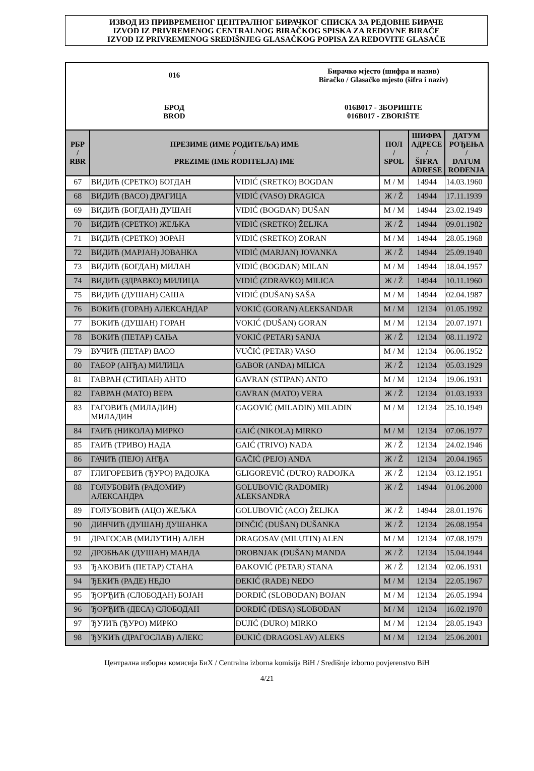ИЗВОД ИЗ ПРИВРЕМЕНОГ ЦЕНТРАЛНОГ БИРАЧКОГ СПИСКА ЗА РЕДОВНЕ БИРАЧЕ
IZVOD IZ PRIVREMENOG CENTRALNOG BIRAČKOG SPISKA ZA REDOVNE BIRAČE
IZVOD IZ PRIVREMENOG SREDIŠNJEG GLASAČKOG POPISA ZA REDOVITE GLASAČE
016
Бирачко мјесто (шифра и назив)
Biračko / Glasačko mjesto (šifra i naziv)
БРОД
BROD
016B017 - ЗБОРИШТЕ
016B017 - ZBORIŠTE
| РБР / RBR | ПРЕЗИМЕ (ИМЕ РОДИТЕЉА) ИМЕ / PREZIME (IME RODITELJA) IME | | ПОЛ / SPOL | ШИФРА АДРЕСЕ / ŠIFRA ADRESE | ДАТУМ РОЂЕЊА / DATUM ROĐENJA |
| --- | --- | --- | --- | --- | --- |
| 67 | ВИДИЋ (СРЕТКО) БОГДАН | VIDIĆ (SRETKO) BOGDAN | М / M | 14944 | 14.03.1960 |
| 68 | ВИДИЋ (ВАСО) ДРАГИЦА | VIDIĆ (VASO) DRAGICA | Ж / Ž | 14944 | 17.11.1939 |
| 69 | ВИДИЋ (БОГДАН) ДУШАН | VIDIĆ (BOGDAN) DUŠAN | М / M | 14944 | 23.02.1949 |
| 70 | ВИДИЋ (СРЕТКО) ЖЕЉКА | VIDIĆ (SRETKO) ŽELJKA | Ж / Ž | 14944 | 09.01.1982 |
| 71 | ВИДИЋ (СРЕТКО) ЗОРАН | VIDIĆ (SRETKO) ZORAN | М / M | 14944 | 28.05.1968 |
| 72 | ВИДИЋ (МАРЈАН) ЈОВАНКА | VIDIĆ (MARJAN) JOVANKA | Ж / Ž | 14944 | 25.09.1940 |
| 73 | ВИДИЋ (БОГДАН) МИЛАН | VIDIĆ (BOGDAN) MILAN | М / M | 14944 | 18.04.1957 |
| 74 | ВИДИЋ (ЗДРАВКО) МИЛИЦА | VIDIĆ (ZDRAVKO) MILICA | Ж / Ž | 14944 | 10.11.1960 |
| 75 | ВИДИЋ (ДУШАН) САША | VIDIĆ (DUŠAN) SAŠA | М / M | 14944 | 02.04.1987 |
| 76 | ВОКИЋ (ГОРАН) АЛЕКСАНДАР | VOKIĆ (GORAN) ALEKSANDAR | М / M | 12134 | 01.05.1992 |
| 77 | ВОКИЋ (ДУШАН) ГОРАН | VOKIĆ (DUŠAN) GORAN | М / M | 12134 | 20.07.1971 |
| 78 | ВОКИЋ (ПЕТАР) САЊА | VOKIĆ (PETAR) SANJA | Ж / Ž | 12134 | 08.11.1972 |
| 79 | ВУЧИЋ (ПЕТАР) ВАСО | VUČIĆ (PETAR) VASO | М / M | 12134 | 06.06.1952 |
| 80 | ГАБОР (АНЂА) МИЛИЦА | GABOR (ANĐA) MILICA | Ж / Ž | 12134 | 05.03.1929 |
| 81 | ГАВРАН (СТИПАН) АНТО | GAVRAN (STIPAN) ANTO | М / M | 12134 | 19.06.1931 |
| 82 | ГАВРАН (МАТО) ВЕРА | GAVRAN (MATO) VERA | Ж / Ž | 12134 | 01.03.1933 |
| 83 | ГАГОВИЋ (МИЛАДИН) МИЛАДИН | GAGOVIĆ (MILADIN) MILADIN | М / M | 12134 | 25.10.1949 |
| 84 | ГАИЋ (НИКОЛА) МИРКО | GAIĆ (NIKOLA) MIRKO | М / M | 12134 | 07.06.1977 |
| 85 | ГАИЋ (ТРИВО) НАДА | GAIĆ (TRIVO) NADA | Ж / Ž | 12134 | 24.02.1946 |
| 86 | ГАЧИЋ (ПЕЈО) АНЂА | GAČIĆ (PEJO) ANĐA | Ж / Ž | 12134 | 20.04.1965 |
| 87 | ГЛИГОРЕВИЋ (ЂУРО) РАДОЈКА | GLIGOREVIĆ (ĐURO) RADOJKA | Ж / Ž | 12134 | 03.12.1951 |
| 88 | ГОЛУБОВИЋ (РАДОМИР) АЛЕКСАНДРА | GOLUBOVIĆ (RADOMIR) ALEKSANDRA | Ж / Ž | 14944 | 01.06.2000 |
| 89 | ГОЛУБОВИЋ (АЦО) ЖЕЉКА | GOLUBOVIĆ (ACO) ŽELJKA | Ж / Ž | 14944 | 28.01.1976 |
| 90 | ДИНЧИЋ (ДУШАН) ДУШАНКА | DINČIĆ (DUŠAN) DUŠANKA | Ж / Ž | 12134 | 26.08.1954 |
| 91 | ДРАГОСАВ (МИЛУТИН) АЛЕН | DRAGOSAV (MILUTIN) ALEN | М / M | 12134 | 07.08.1979 |
| 92 | ДРОБЊАК (ДУШАН) МАНДА | DROBNJAK (DUŠAN) MANDA | Ж / Ž | 12134 | 15.04.1944 |
| 93 | ЂАКОВИЋ (ПЕТАР) СТАНА | ĐAKOVIĆ (PETAR) STANA | Ж / Ž | 12134 | 02.06.1931 |
| 94 | ЂЕКИЋ (РАДЕ) НЕДО | ĐEKIĆ (RADE) NEDO | М / M | 12134 | 22.05.1967 |
| 95 | ЂОРЂИЋ (СЛОБОДАН) БОЈАН | ĐORĐIĆ (SLOBODAN) BOJAN | М / M | 12134 | 26.05.1994 |
| 96 | ЂОРЂИЋ (ДЕСА) СЛОБОДАН | ĐORĐIĆ (DESA) SLOBODAN | М / M | 12134 | 16.02.1970 |
| 97 | ЂУЈИЋ (ЂУРО) МИРКО | ĐUJIĆ (ĐURO) MIRKO | М / M | 12134 | 28.05.1943 |
| 98 | ЂУКИЋ (ДРАГОСЛАВ) АЛЕКС | ĐUKIĆ (DRAGOSLAV) ALEKS | М / M | 12134 | 25.06.2001 |
Централна изборна комисија БиХ / Centralna izborna komisija BiH / Središnje izborno povjerenstvo BiH
4/21